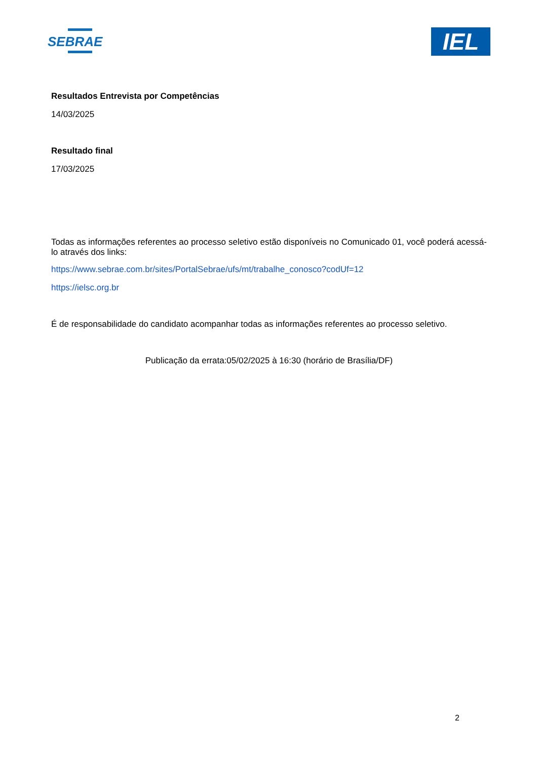SEBRAE
IEL
Resultados Entrevista por Competências
14/03/2025
Resultado final
17/03/2025
Todas as informações referentes ao processo seletivo estão disponíveis no Comunicado 01, você poderá acessá-lo através dos links:
https://www.sebrae.com.br/sites/PortalSebrae/ufs/mt/trabalhe_conosco?codUf=12
https://ielsc.org.br
É de responsabilidade do candidato acompanhar todas as informações referentes ao processo seletivo.
Publicação da errata:05/02/2025 à 16:30 (horário de Brasília/DF)
2